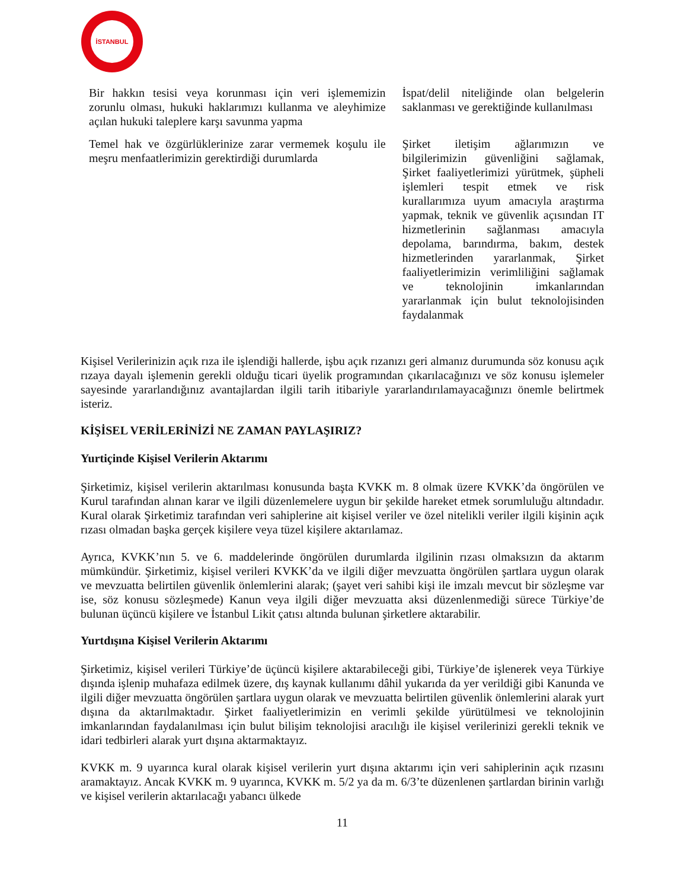İSTANBUL
| Bir hakkın tesisi veya korunması için veri işlememizin zorunlu olması, hukuki haklarımızı kullanma ve aleyhimize açılan hukuki taleplere karşı savunma yapma | İspat/delil niteliğinde olan belgelerin saklanması ve gerektiğinde kullanılması |
| Temel hak ve özgürlüklerinize zarar vermemek koşulu ile meşru menfaatlerimizin gerektirdiği durumlarda | Şirket iletişim ağlarımızın ve bilgilerimizin güvenliğini sağlamak, Şirket faaliyetlerimizi yürütmek, şüpheli işlemleri tespit etmek ve risk kurallarımıza uyum amacıyla araştırma yapmak, teknik ve güvenlik açısından IT hizmetlerinin sağlanması amacıyla depolama, barındırma, bakım, destek hizmetlerinden yararlanmak, Şirket faaliyetlerimizin verimliliğini sağlamak ve teknolojinin imkanlarından yararlanmak için bulut teknolojisinden faydalanmak |
Kişisel Verilerinizin açık rıza ile işlendiği hallerde, işbu açık rızanızı geri almanız durumunda söz konusu açık rızaya dayalı işlemenin gerekli olduğu ticari üyelik programından çıkarılacağınızı ve söz konusu işlemeler sayesinde yararlandığınız avantajlardan ilgili tarih itibariyle yararlandırılamayacağınızı önemle belirtmek isteriz.
KİŞİSEL VERİLERİNİZİ NE ZAMAN PAYLAŞIRIZ?
Yurtiçinde Kişisel Verilerin Aktarımı
Şirketimiz, kişisel verilerin aktarılması konusunda başta KVKK m. 8 olmak üzere KVKK’da öngörülen ve Kurul tarafından alınan karar ve ilgili düzenlemelere uygun bir şekilde hareket etmek sorumluluğu altındadır. Kural olarak Şirketimiz tarafından veri sahiplerine ait kişisel veriler ve özel nitelikli veriler ilgili kişinin açık rızası olmadan başka gerçek kişilere veya tüzel kişilere aktarılamaz.
Ayrıca, KVKK’nın 5. ve 6. maddelerinde öngörülen durumlarda ilgilinin rızası olmaksızın da aktarım mümkündür. Şirketimiz, kişisel verileri KVKK’da ve ilgili diğer mevzuatta öngörülen şartlara uygun olarak ve mevzuatta belirtilen güvenlik önlemlerini alarak; (şayet veri sahibi kişi ile imzalı mevcut bir sözleşme var ise, söz konusu sözleşmede) Kanun veya ilgili diğer mevzuatta aksi düzenlenmediği sürece Türkiye’de bulunan üçüncü kişilere ve İstanbul Likit çatısı altında bulunan şirketlere aktarabilir.
Yurtdışına Kişisel Verilerin Aktarımı
Şirketimiz, kişisel verileri Türkiye’de üçüncü kişilere aktarabileceği gibi, Türkiye’de işlenerek veya Türkiye dışında işlenip muhafaza edilmek üzere, dış kaynak kullanımı dâhil yukarıda da yer verildiği gibi Kanunda ve ilgili diğer mevzuatta öngörülen şartlara uygun olarak ve mevzuatta belirtilen güvenlik önlemlerini alarak yurt dışına da aktarılmaktadır. Şirket faaliyetlerimizin en verimli şekilde yürütülmesi ve teknolojinin imkanlarından faydalanılması için bulut bilişim teknolojisi aracılığı ile kişisel verilerinizi gerekli teknik ve idari tedbirleri alarak yurt dışına aktarmaktayız.
KVKK m. 9 uyarınca kural olarak kişisel verilerin yurt dışına aktarımı için veri sahiplerinin açık rızasını aramaktayız. Ancak KVKK m. 9 uyarınca, KVKK m. 5/2 ya da m. 6/3’te düzenlenen şartlardan birinin varlığı ve kişisel verilerin aktarılacağı yabancı ülkede
11